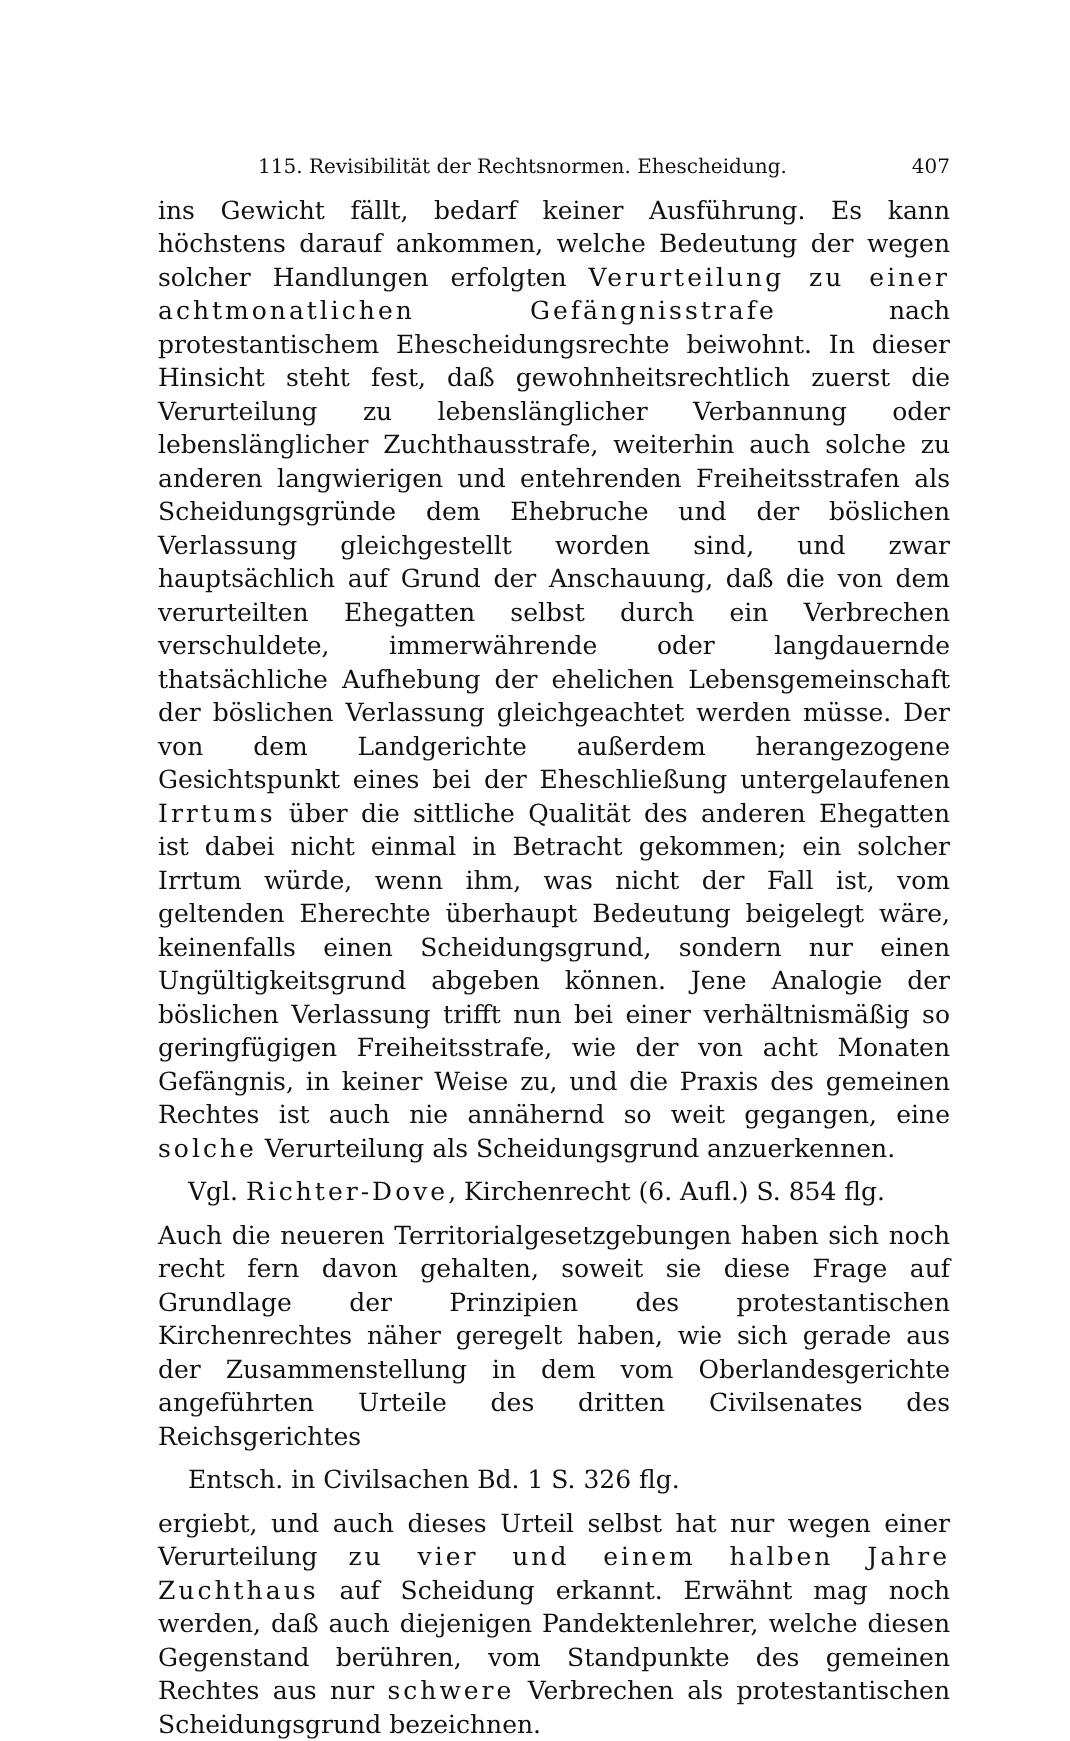115. Revisibilität der Rechtsnormen. Ehescheidung. 407
ins Gewicht fällt, bedarf keiner Ausführung. Es kann höchstens darauf ankommen, welche Bedeutung der wegen solcher Handlungen erfolgten Verurteilung zu einer achtmonatlichen Gefängnisstrafe nach protestantischem Ehescheidungsrechte beiwohnt. In dieser Hinsicht steht fest, daß gewohnheitsrechtlich zuerst die Verurteilung zu lebenslänglicher Verbannung oder lebenslänglicher Zuchthausstrafe, weiterhin auch solche zu anderen langwierigen und entehrenden Freiheitsstrafen als Scheidungsgründe dem Ehebruche und der böslichen Verlassung gleichgestellt worden sind, und zwar hauptsächlich auf Grund der Anschauung, daß die von dem verurteilten Ehegatten selbst durch ein Verbrechen verschuldete, immerwährende oder langdauernde thatsächliche Aufhebung der ehelichen Lebensgemeinschaft der böslichen Verlassung gleichgeachtet werden müsse. Der von dem Landgerichte außerdem herangezogene Gesichtspunkt eines bei der Eheschließung untergelaufenen Irrtums über die sittliche Qualität des anderen Ehegatten ist dabei nicht einmal in Betracht gekommen; ein solcher Irrtum würde, wenn ihm, was nicht der Fall ist, vom geltenden Eherechte überhaupt Bedeutung beigelegt wäre, keinenfalls einen Scheidungsgrund, sondern nur einen Ungültigkeitsgrund abgeben können. Jene Analogie der böslichen Verlassung trifft nun bei einer verhältnismäßig so geringfügigen Freiheitsstrafe, wie der von acht Monaten Gefängnis, in keiner Weise zu, und die Praxis des gemeinen Rechtes ist auch nie annähernd so weit gegangen, eine solche Verurteilung als Scheidungsgrund anzuerkennen.
Vgl. Richter-Dove, Kirchenrecht (6. Aufl.) S. 854 flg.
Auch die neueren Territorialgesetzgebungen haben sich noch recht fern davon gehalten, soweit sie diese Frage auf Grundlage der Prinzipien des protestantischen Kirchenrechtes näher geregelt haben, wie sich gerade aus der Zusammenstellung in dem vom Oberlandesgerichte angeführten Urteile des dritten Civilsenates des Reichsgerichtes
Entsch. in Civilsachen Bd. 1 S. 326 flg.
ergiebt, und auch dieses Urteil selbst hat nur wegen einer Verurteilung zu vier und einem halben Jahre Zuchthaus auf Scheidung erkannt. Erwähnt mag noch werden, daß auch diejenigen Pandektenlehrer, welche diesen Gegenstand berühren, vom Standpunkte des gemeinen Rechtes aus nur schwere Verbrechen als protestantischen Scheidungsgrund bezeichnen.